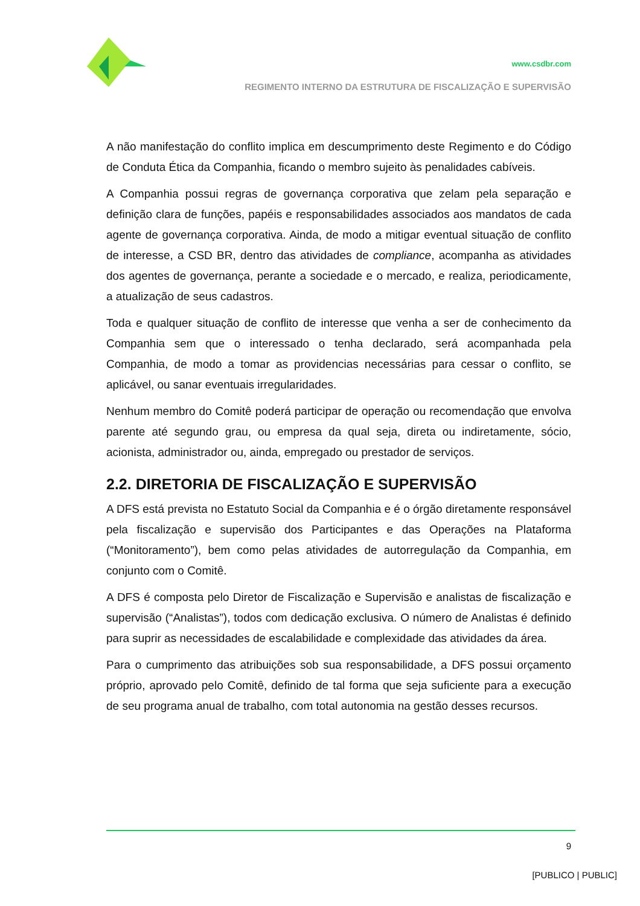www.csdbr.com
REGIMENTO INTERNO DA ESTRUTURA DE FISCALIZAÇÃO E SUPERVISÃO
A não manifestação do conflito implica em descumprimento deste Regimento e do Código de Conduta Ética da Companhia, ficando o membro sujeito às penalidades cabíveis.
A Companhia possui regras de governança corporativa que zelam pela separação e definição clara de funções, papéis e responsabilidades associados aos mandatos de cada agente de governança corporativa. Ainda, de modo a mitigar eventual situação de conflito de interesse, a CSD BR, dentro das atividades de compliance, acompanha as atividades dos agentes de governança, perante a sociedade e o mercado, e realiza, periodicamente, a atualização de seus cadastros.
Toda e qualquer situação de conflito de interesse que venha a ser de conhecimento da Companhia sem que o interessado o tenha declarado, será acompanhada pela Companhia, de modo a tomar as providencias necessárias para cessar o conflito, se aplicável, ou sanar eventuais irregularidades.
Nenhum membro do Comitê poderá participar de operação ou recomendação que envolva parente até segundo grau, ou empresa da qual seja, direta ou indiretamente, sócio, acionista, administrador ou, ainda, empregado ou prestador de serviços.
2.2. DIRETORIA DE FISCALIZAÇÃO E SUPERVISÃO
A DFS está prevista no Estatuto Social da Companhia e é o órgão diretamente responsável pela fiscalização e supervisão dos Participantes e das Operações na Plataforma (“Monitoramento”), bem como pelas atividades de autorregulação da Companhia, em conjunto com o Comitê.
A DFS é composta pelo Diretor de Fiscalização e Supervisão e analistas de fiscalização e supervisão (“Analistas”), todos com dedicação exclusiva. O número de Analistas é definido para suprir as necessidades de escalabilidade e complexidade das atividades da área.
Para o cumprimento das atribuições sob sua responsabilidade, a DFS possui orçamento próprio, aprovado pelo Comitê, definido de tal forma que seja suficiente para a execução de seu programa anual de trabalho, com total autonomia na gestão desses recursos.
9
[PUBLICO | PUBLIC]